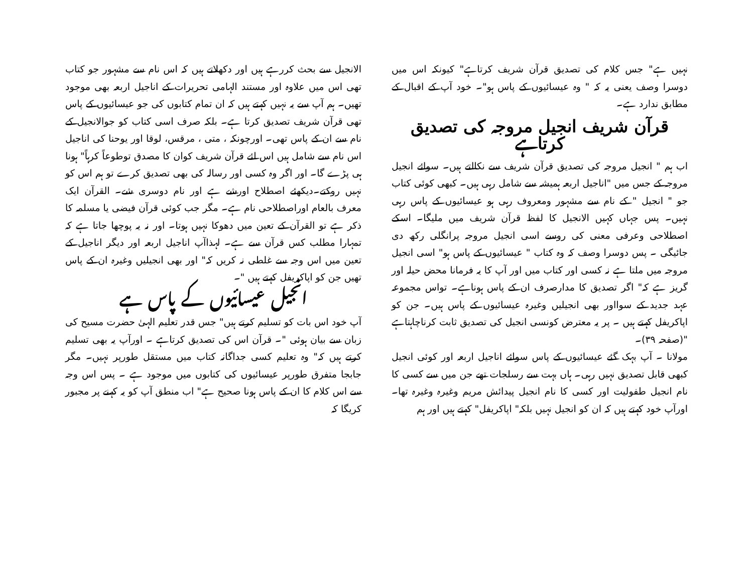نہیں ہے" جس کلام کی تصدیق قرآن شریف کرتاہے" کیونکہ اس میں دوسرا وصف یعنی یہ کہ " وہ عیسائیوں کے پاس ہو"۔ خود آپ کے اقبال کے مطابق ندارد ہے۔
قرآن شریف انجیل مروجہ کی تصدیق کرتاہے
اب ہم " انجیل مروجہ کی تصدیق قرآن شریف سے نکالتے ہیں۔ سوائے انجیل مروجہ کے جس میں "اناجیل اربعہ ہمیشہ سے شامل رہی ہیں۔ کبھی کوئی کتاب جو " انجیل " کے نام سے مشہور ومعروف رہی ہو عیسائیوں کے پاس رہی نہیں۔ پس جہاں کہیں الانجیل کا لفظ قرآن شریف میں ملیگا۔ اسکے اصطلاحی وعرفی معنی کی روسے اسی انجیل مروجہ پرانگلی رکھ دی جائیگی ۔ پس دوسرا وصف کہ وہ کتاب " عیسائیوں کے پاس ہو" اسی انجیل مروجہ میں ملتا ہے نہ کسی اور کتاب میں اور آپ کا یہ فرمانا محض حیلہ اور گریز ہے کہ" اگر تصدیق کا مدارصرف ان کے پاس ہوناہے۔ تواس مجموعہ عہد جدید کے سوااور بھی انجیلیں وغیرہ عیسائیوں کے پاس ہیں۔ جن کو اپاکریفل کہتے ہیں ۔ پر یہ معترض کونسی انجیل کی تصدیق ثابت کرناچاہتاہے "(صفحہ ۳۹)۔
مولانا ۔ آپ بہک گئے عیسائیوں کے پاس سوائے اناجیل اربعہ اور کوئی انجیل کبھی قابل تصدیق نہیں رہی۔ ہاں بہت سے رسلجات تھے جن میں سے کسی کا نام انجیل طفولیت اور کسی کا نام انجیل پیدائش مریم وغیرہ وغیرہ تھا۔ اورآپ خود کہتے ہیں کہ ان کو انجیل نہیں بلکہ" اپاکریفل" کہتے ہیں اور ہم
الانجیل سے بحث کررہے ہیں اور دکھلاتے ہیں کہ اس نام سے مشہور جو کتاب تھی اس میں علاوہ اور مستند الہامی تحریرات کے اناجیل اربعہ بھی موجود تھیں۔ ہم آپ سے یہ نہیں کہتے ہیں کہ ان تمام کتابوں کی جو عیسائیوں کے پاس تھی قرآن شریف تصدیق کرتا ہے۔ بلکہ صرف اسی کتاب کو جوالانجیل کے نام سے ان کے پاس تھی۔ اورچونکہ ، متی ، مرقس، لوقا اور یوحنا کی اناجیل اس نام سے شامل ہیں اس لئے قرآن شریف کوان کا مصدق توطوعاً کرہاً" ہونا ہی پڑے گا۔ اور اگر وہ کسی اور رسالہ کی بھی تصدیق کرے تو ہم اس کو نہیں روکتے۔دیکھئے اصطلاح اورشے ہے اور نام دوسری شے۔ القرآن ایک معرف بالعام اوراصطلاحی نام ہے۔ مگر جب کوئی قرآن فیضی یا مسلمہ کا ذکر ہے تو القرآن کے تعین میں دھوکا نہیں ہوتا۔ اور نہ یہ پوچھا جاتا ہے کہ تمہارا مطلب کس قرآن سے ہے۔ لہذاآپ اناجیل اربعہ اور دیگر اناجیل کے تعین میں اس وجہ سے غلطی نہ کریں کہ" اور بھی انجیلیں وغیرہ ان کے پاس تھیں جن کو اپاکریفل کہتے ہیں "۔
انجیل عیسائیوں کے پاس ہے
آپ خود اس بات کو تسلیم کرتے ہیں" جس قدر تعلیم الہیٰ حضرت مسیح کی زبان سے بیان ہوئی "۔ قرآن اس کی تصدیق کرتاہے ۔ اورآپ یہ بھی تسلیم کرتے ہیں کہ" وہ تعلیم کسی جداگانہ کتاب میں مستقل طورپر نہیں۔ مگر جابجا متفرق طورپر عیسائیوں کی کتابوں میں موجود ہے ۔ پس اس وجہ سے اس کلام کا ان کے پاس ہونا صحیح ہے" اب منطق آپ کو یہ کہنے پر مجبور کریگا کہ